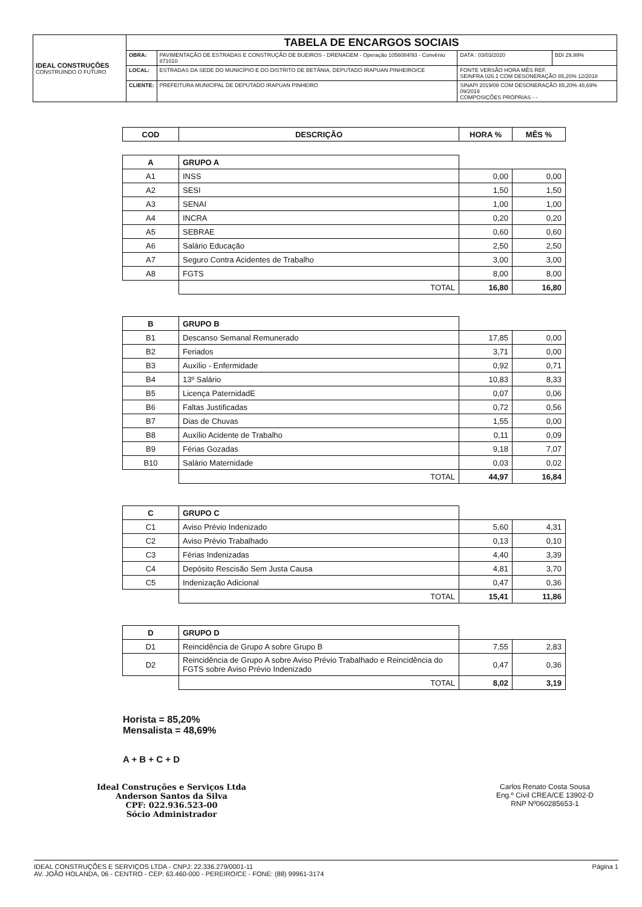| IDEAL CONSTRUÇÕES CONSTRUINDO O FUTURO | TABELA DE ENCARGOS SOCIAIS | | | |
| | OBRA: | PAVIMENTAÇÃO DE ESTRADAS E CONSTRUÇÃO DE BUEIROS - DRENAGEM - Operação 1056084/93 - Convênio 871010 | DATA : 03/03/2020 | BDI 29,99% |
| | LOCAL: | ESTRADAS DA SEDE DO MUNICÍPIO E DO DISTRITO DE BETÂNIA, DEPUTADO IRAPUAN PINHEIRO/CE | FONTE VERSÃO HORA MÊS REF. SEINFRA 026.1 COM DESONERAÇÃO 85,20% 12/2018 | |
| | CLIENTE: | PREFEITURA MUNICIPAL DE DEPUTADO IRAPUAN PINHEIRO | SINAPI 2019/08 COM DESONERAÇÃO 85,20% 48,69% 09/2019 COMPOSIÇÕES PRÓPRIAS - - | |
| COD | DESCRIÇÃO | HORA % | MÊS % |
| --- | --- | --- | --- |
| A | GRUPO A | | |
| A1 | INSS | 0,00 | 0,00 |
| A2 | SESI | 1,50 | 1,50 |
| A3 | SENAI | 1,00 | 1,00 |
| A4 | INCRA | 0,20 | 0,20 |
| A5 | SEBRAE | 0,60 | 0,60 |
| A6 | Salário Educação | 2,50 | 2,50 |
| A7 | Seguro Contra Acidentes de Trabalho | 3,00 | 3,00 |
| A8 | FGTS | 8,00 | 8,00 |
| | TOTAL | 16,80 | 16,80 |
| B | GRUPO B | | |
| B1 | Descanso Semanal Remunerado | 17,85 | 0,00 |
| B2 | Feriados | 3,71 | 0,00 |
| B3 | Auxílio - Enfermidade | 0,92 | 0,71 |
| B4 | 13º Salário | 10,83 | 8,33 |
| B5 | Licença PaternidadE | 0,07 | 0,06 |
| B6 | Faltas Justificadas | 0,72 | 0,56 |
| B7 | Dias de Chuvas | 1,55 | 0,00 |
| B8 | Auxílio Acidente de Trabalho | 0,11 | 0,09 |
| B9 | Férias Gozadas | 9,18 | 7,07 |
| B10 | Salário Maternidade | 0,03 | 0,02 |
| | TOTAL | 44,97 | 16,84 |
| C | GRUPO C | | |
| C1 | Aviso Prévio Indenizado | 5,60 | 4,31 |
| C2 | Aviso Prévio Trabalhado | 0,13 | 0,10 |
| C3 | Férias Indenizadas | 4,40 | 3,39 |
| C4 | Depósito Rescisão Sem Justa Causa | 4,81 | 3,70 |
| C5 | Indenização Adicional | 0,47 | 0,36 |
| | TOTAL | 15,41 | 11,86 |
| D | GRUPO D | | |
| D1 | Reincidência de Grupo A sobre Grupo B | 7,55 | 2,83 |
| D2 | Reincidência de Grupo A sobre Aviso Prévio Trabalhado e Reincidência do FGTS sobre Aviso Prévio Indenizado | 0,47 | 0,36 |
| | TOTAL | 8,02 | 3,19 |
Horista = 85,20%
Mensalista = 48,69%
A + B + C + D
Ideal Construções e Serviços Ltda
Anderson Santos da Silva
CPF: 022.936.523-00
Sócio Administrador
Carlos Renato Costa Sousa
Eng.º Civil CREA/CE 13902-D
RNP Nº060285653-1
Página 1 IDEAL CONSTRUÇÕES E SERVIÇOS LTDA - CNPJ: 22.336.279/0001-11
AV. JOÃO HOLANDA, 06 - CENTRO - CEP: 63.460-000 - PEREIRO/CE - FONE: (88) 99961-3174